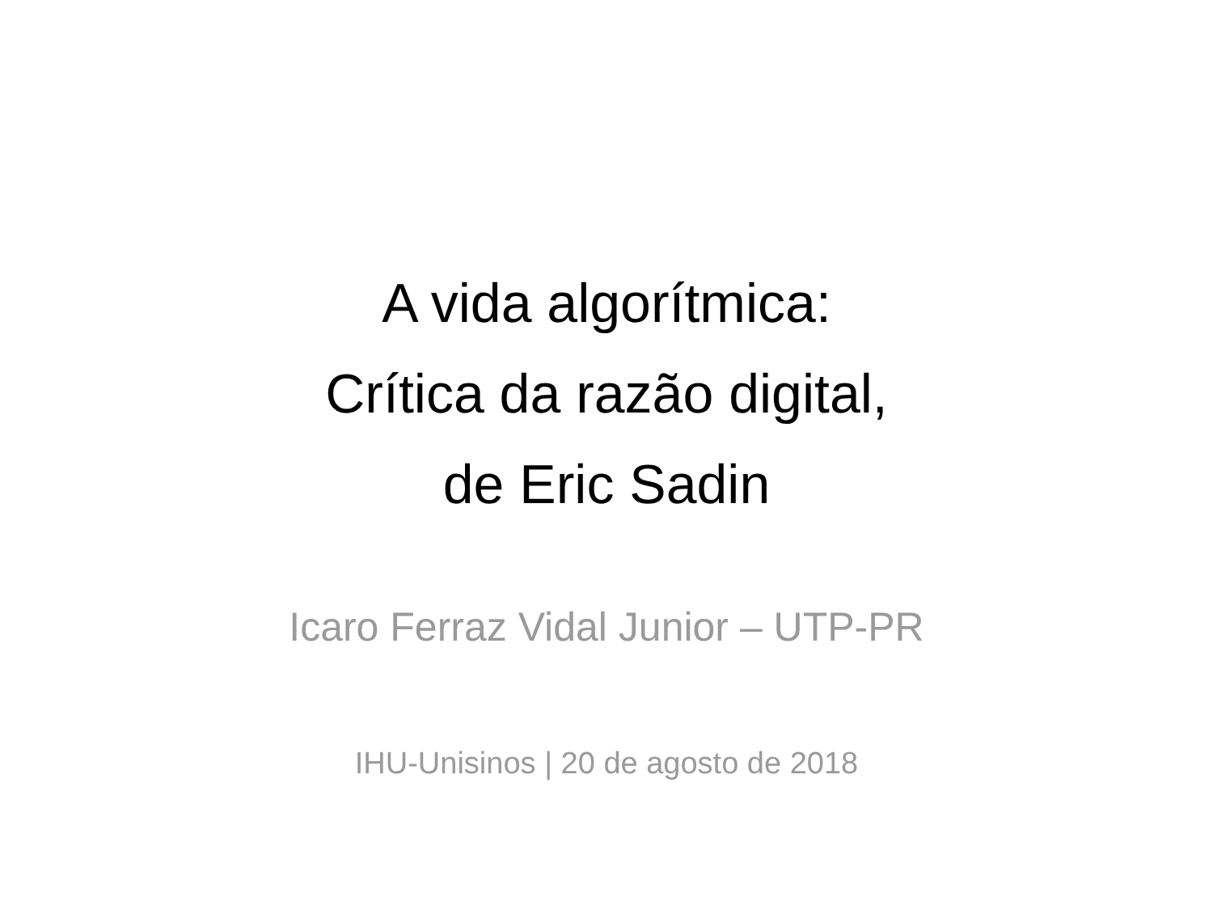A vida algorítmica:
Crítica da razão digital,
de Eric Sadin
Icaro Ferraz Vidal Junior – UTP-PR
IHU-Unisinos | 20 de agosto de 2018